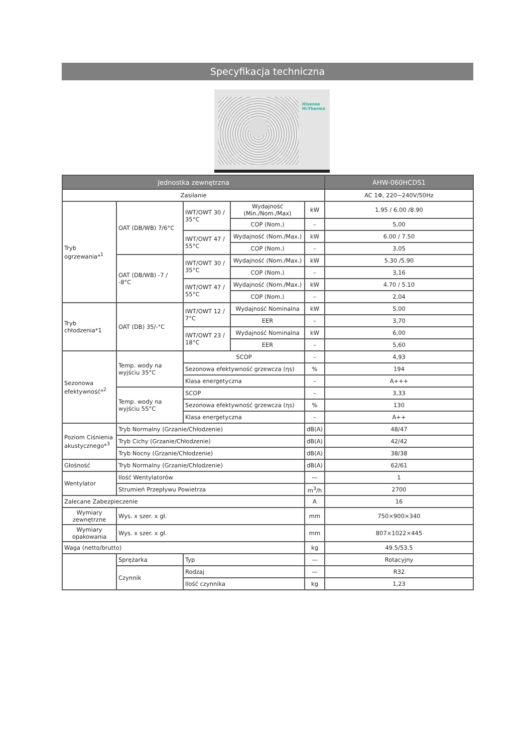Specyfikacja techniczna
Hisense
Hi-Therma
| Jednostka zewnętrzna | | | | | AHW-060HCDS1 |
| --- | --- | --- | --- | --- | --- |
| Zasilanie | | | | | AC 1Φ, 220~240V/50Hz |
| Tryb ogrzewania*<sup>1</sup> | OAT (DB/WB) 7/6°C | IWT/OWT 30 / 35°C | Wydajność (Min./Nom./Max) | kW | 1.95 / 6.00 /8.90 |
| | | | COP (Nom.) | – | 5,00 |
| | | IWT/OWT 47 / 55°C | Wydajność (Nom./Max.) | kW | 6.00 / 7.50 |
| | | | COP (Nom.) | – | 3,05 |
| | OAT (DB/WB) -7 / -8°C | IWT/OWT 30 / 35°C | Wydajność (Nom./Max.) | kW | 5.30 /5.90 |
| | | | COP (Nom.) | – | 3,16 |
| | | IWT/OWT 47 / 55°C | Wydajność (Nom./Max.) | kW | 4.70 / 5.10 |
| | | | COP (Nom.) | – | 2,04 |
| Tryb chłodzenia*1 | OAT (DB) 35/-°C | IWT/OWT 12 / 7°C | Wydajność Nominalna | kW | 5,00 |
| | | | EER | – | 3,70 |
| | | IWT/OWT 23 / 18°C | Wydajność Nominalna | kW | 6,00 |
| | | | EER | – | 5,60 |
| Sezonowa efektywność*<sup>2</sup> | Temp. wody na wyjściu 35°C | SCOP | | – | 4,93 |
| | | Sezonowa efektywność grzewcza (ηs) | | % | 194 |
| | | Klasa energetyczna | | – | A+++ |
| | Temp. wody na wyjściu 55°C | SCOP | | – | 3,33 |
| | | Sezonowa efektywność grzewcza (ηs) | | % | 130 |
| | | Klasa energetyczna | | – | A++ |
| Poziom Ciśnienia akustycznego*<sup>3</sup> | Tryb Normalny (Grzanie/Chłodzenie) | | | dB(A) | 48/47 |
| | Tryb Cichy (Grzanie/Chłodzenie) | | | dB(A) | 42/42 |
| | Tryb Nocny (Grzanie/Chłodzenie) | | | dB(A) | 38/38 |
| Głośność | Tryb Normalny (Grzanie/Chłodzenie) | | | dB(A) | 62/61 |
| Wentylator | Ilość Wentylatorów | | | — | 1 |
| | Strumień Przepływu Powietrza | | | m<sup>3</sup>/h | 2700 |
| Zalecane Zabezpieczenie | | | | A | 16 |
| Wymiary zewnętrzne | Wys. x szer. x gł. | | | mm | 750×900×340 |
| Wymiary opakowania | Wys. x szer. x gł. | | | mm | 807×1022×445 |
| Waga (netto/brutto) | | | | kg | 49.5/53.5 |
| | Sprężarka | Typ | | — | Rotacyjny |
| | Czynnik | Rodzaj | | — | R32 |
| | | Ilość czynnika | | kg | 1,23 |